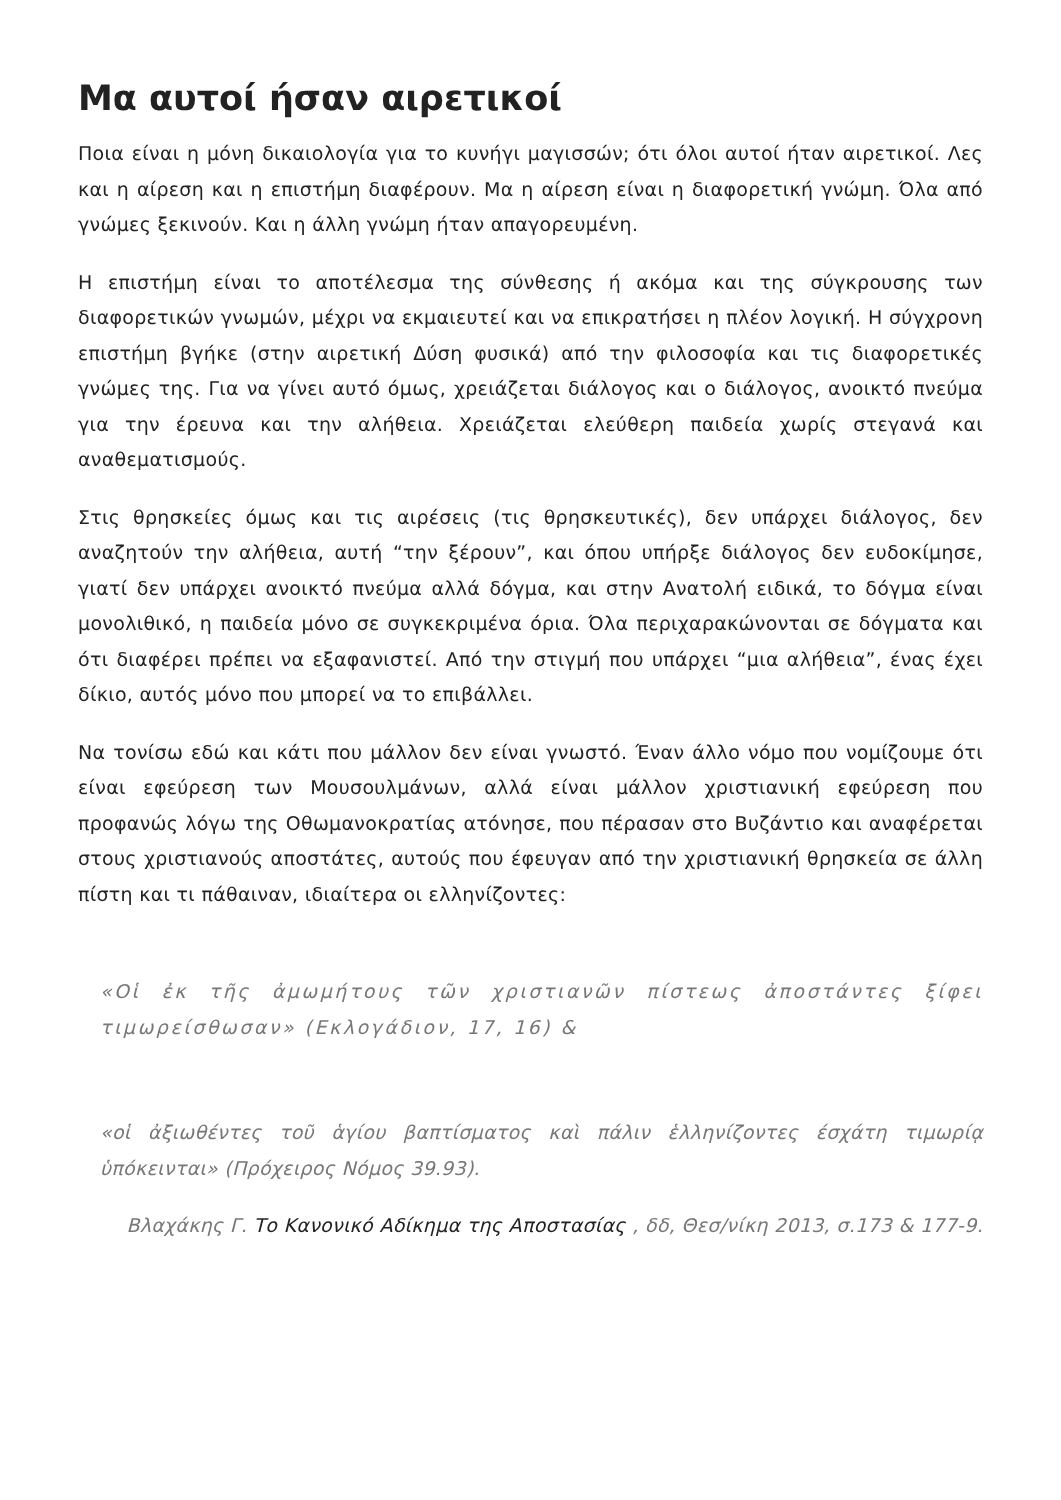Μα αυτοί ήσαν αιρετικοί
Ποια είναι η μόνη δικαιολογία για το κυνήγι μαγισσών; ότι όλοι αυτοί ήταν αιρετικοί. Λες και η αίρεση και η επιστήμη διαφέρουν. Μα η αίρεση είναι η διαφορετική γνώμη. Όλα από γνώμες ξεκινούν. Και η άλλη γνώμη ήταν απαγορευμένη.
Η επιστήμη είναι το αποτέλεσμα της σύνθεσης ή ακόμα και της σύγκρουσης των διαφορετικών γνωμών, μέχρι να εκμαιευτεί και να επικρατήσει η πλέον λογική. Η σύγχρονη επιστήμη βγήκε (στην αιρετική Δύση φυσικά) από την φιλοσοφία και τις διαφορετικές γνώμες της. Για να γίνει αυτό όμως, χρειάζεται διάλογος και ο διάλογος, ανοικτό πνεύμα για την έρευνα και την αλήθεια. Χρειάζεται ελεύθερη παιδεία χωρίς στεγανά και αναθεματισμούς.
Στις θρησκείες όμως και τις αιρέσεις (τις θρησκευτικές), δεν υπάρχει διάλογος, δεν αναζητούν την αλήθεια, αυτή “την ξέρουν”, και όπου υπήρξε διάλογος δεν ευδοκίμησε, γιατί δεν υπάρχει ανοικτό πνεύμα αλλά δόγμα, και στην Ανατολή ειδικά, το δόγμα είναι μονολιθικό, η παιδεία μόνο σε συγκεκριμένα όρια. Όλα περιχαρακώνονται σε δόγματα και ότι διαφέρει πρέπει να εξαφανιστεί. Από την στιγμή που υπάρχει “μια αλήθεια”, ένας έχει δίκιο, αυτός μόνο που μπορεί να το επιβάλλει.
Να τονίσω εδώ και κάτι που μάλλον δεν είναι γνωστό. Έναν άλλο νόμο που νομίζουμε ότι είναι εφεύρεση των Μουσουλμάνων, αλλά είναι μάλλον χριστιανική εφεύρεση που προφανώς λόγω της Οθωμανοκρατίας ατόνησε, που πέρασαν στο Βυζάντιο και αναφέρεται στους χριστιανούς αποστάτες, αυτούς που έφευγαν από την χριστιανική θρησκεία σε άλλη πίστη και τι πάθαιναν, ιδιαίτερα οι ελληνίζοντες:
«Οἱ ἐκ τῆς ἀμωμήτους τῶν χριστιανῶν πίστεως ἀποστάντες ξίφει τιμωρείσθωσαν» (Εκλογάδιον, 17, 16) &
«οἱ ἀξιωθέντες τοῦ ἁγίου βαπτίσματος καὶ πάλιν ἑλληνίζοντες έσχάτη τιμωρίᾳ ὑπόκεινται» (Πρόχειρος Νόμος 39.93).
Βλαχάκης Γ. Το Κανονικό Αδίκημα της Αποστασίας , δδ, Θεσ/νίκη 2013, σ.173 & 177-9.